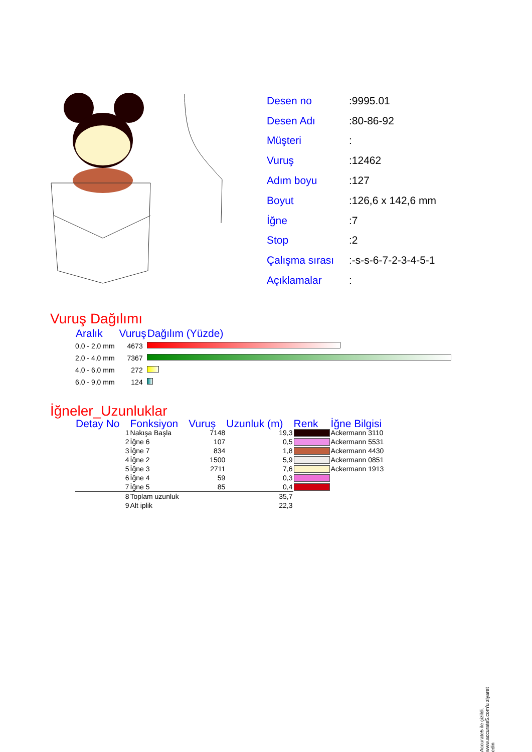| Desen no | :9995.01 |
| Desen Adı | :80-86-92 |
| Müşteri | : |
| Vuruş | :12462 |
| Adım boyu | :127 |
| Boyut | :126,6 x 142,6 mm |
| İğne | :7 |
| Stop | :2 |
| Çalışma sırası | :-s-s-6-7-2-3-4-5-1 |
| Açıklamalar | : |
Vuruş Dağılımı
| Aralık | Vuruş | Dağılım (Yüzde) |
| --- | --- | --- |
| 0,0 - 2,0 mm | 4673 | |
| 2,0 - 4,0 mm | 7367 | |
| 4,0 - 6,0 mm | 272 | |
| 6,0 - 9,0 mm | 124 | |
İğneler_Uzunluklar
| Detay No | Fonksiyon | Vuruş | Uzunluk (m) | Renk | İğne Bilgisi |
| --- | --- | --- | --- | --- | --- |
| 1 | Nakışa Başla | 7148 | 19,3 | | Ackermann 3110 |
| 2 | İğne 6 | 107 | 0,5 | | Ackermann 5531 |
| 3 | İğne 7 | 834 | 1,8 | | Ackermann 4430 |
| 4 | İğne 2 | 1500 | 5,9 | | Ackermann 0851 |
| 5 | İğne 3 | 2711 | 7,6 | | Ackermann 1913 |
| 6 | İğne 4 | 59 | 0,3 | | |
| 7 | İğne 5 | 85 | 0,4 | | |
| 8 | Toplam uzunluk | | 35,7 | | |
| 9 | Alt iplik | | 22,3 | | |
Accurate5 ile çizildi. www.accurate5.com'u ziyaret edin